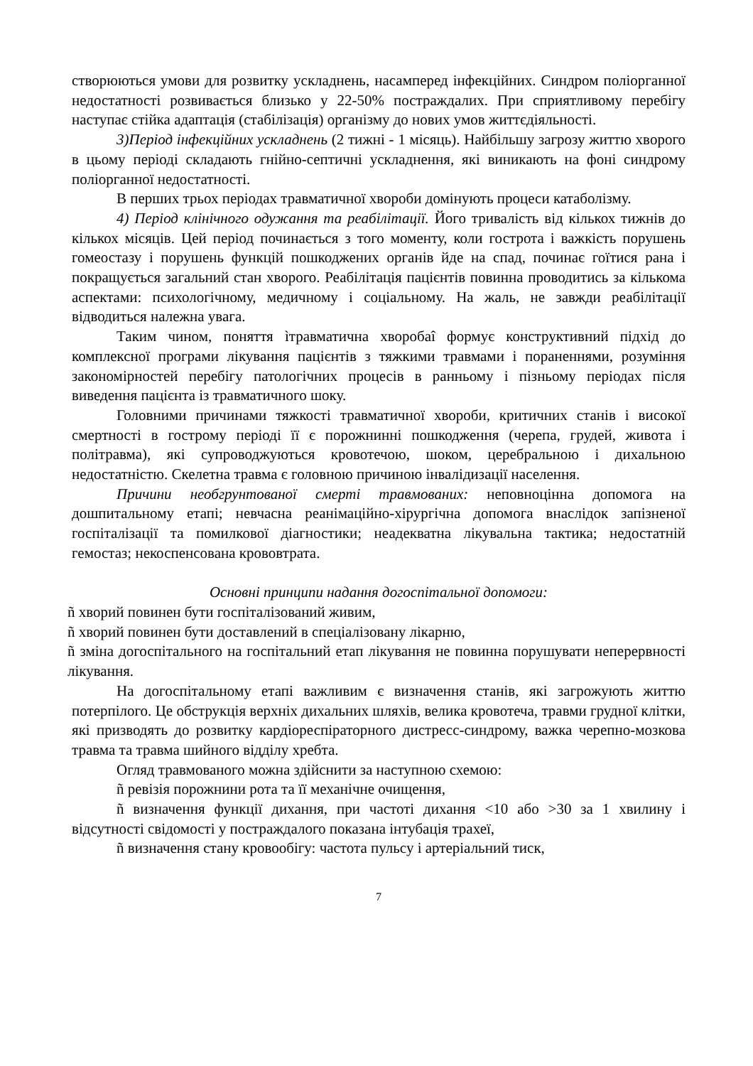створюються умови для розвитку ускладнень, насамперед інфекційних. Синдром поліорганної недостатності розвивається близько у 22-50% постраждалих. При сприятливому перебігу наступає стійка адаптація (стабілізація) організму до нових умов життєдіяльності.
3)Період інфекційних ускладнень (2 тижні - 1 місяць). Найбільшу загрозу життю хворого в цьому періоді складають гнійно-септичні ускладнення, які виникають на фоні синдрому поліорганної недостатності.
В перших трьох періодах травматичної хвороби домінують процеси катаболізму.
4) Період клінічного одужання та реабілітації. Його тривалість від кількох тижнів до кількох місяців. Цей період починається з того моменту, коли гострота і важкість порушень гомеостазу і порушень функцій пошкоджених органів йде на спад, починає гоїтися рана і покращується загальний стан хворого. Реабілітація пацієнтів повинна проводитись за кількома аспектами: психологічному, медичному і соціальному. На жаль, не завжди реабілітації відводиться належна увага.
Таким чином, поняття ìтравматична хворобаî формує конструктивний підхід до комплексної програми лікування пацієнтів з тяжкими травмами і пораненнями, розуміння закономірностей перебігу патологічних процесів в ранньому і пізньому періодах після виведення пацієнта із травматичного шоку.
Головними причинами тяжкості травматичної хвороби, критичних станів і високої смертності в гострому періоді її є порожнинні пошкодження (черепа, грудей, живота і політравма), які супроводжуються кровотечою, шоком, церебральною і дихальною недостатністю. Скелетна травма є головною причиною інвалідизації населення.
Причини необгрунтованої смерті травмованих: неповноцінна допомога на дошпитальному етапі; невчасна реанімаційно-хірургічна допомога внаслідок запізненої госпіталізації та помилкової діагностики; неадекватна лікувальна тактика; недостатній гемостаз; некоспенсована крововтрата.
Основні принципи надання догоспітальної допомоги:
ñ хворий повинен бути госпіталізований живим,
ñ хворий повинен бути доставлений в спеціалізовану лікарню,
ñ зміна догоспітального на госпітальний етап лікування не повинна порушувати неперервності лікування.
На догоспітальному етапі важливим є визначення станів, які загрожують життю потерпілого. Це обструкція верхніх дихальних шляхів, велика кровотеча, травми грудної клітки, які призводять до розвитку кардіореспіраторного дистресс-синдрому, важка черепно-мозкова травма та травма шийного відділу хребта.
Огляд травмованого можна здійснити за наступною схемою:
ñ ревізія порожнини рота та її механічне очищення,
ñ визначення функції дихання, при частоті дихання <10 або >30 за 1 хвилину і відсутності свідомості у постраждалого показана інтубація трахеї,
ñ визначення стану кровообігу: частота пульсу і артеріальний тиск,
7